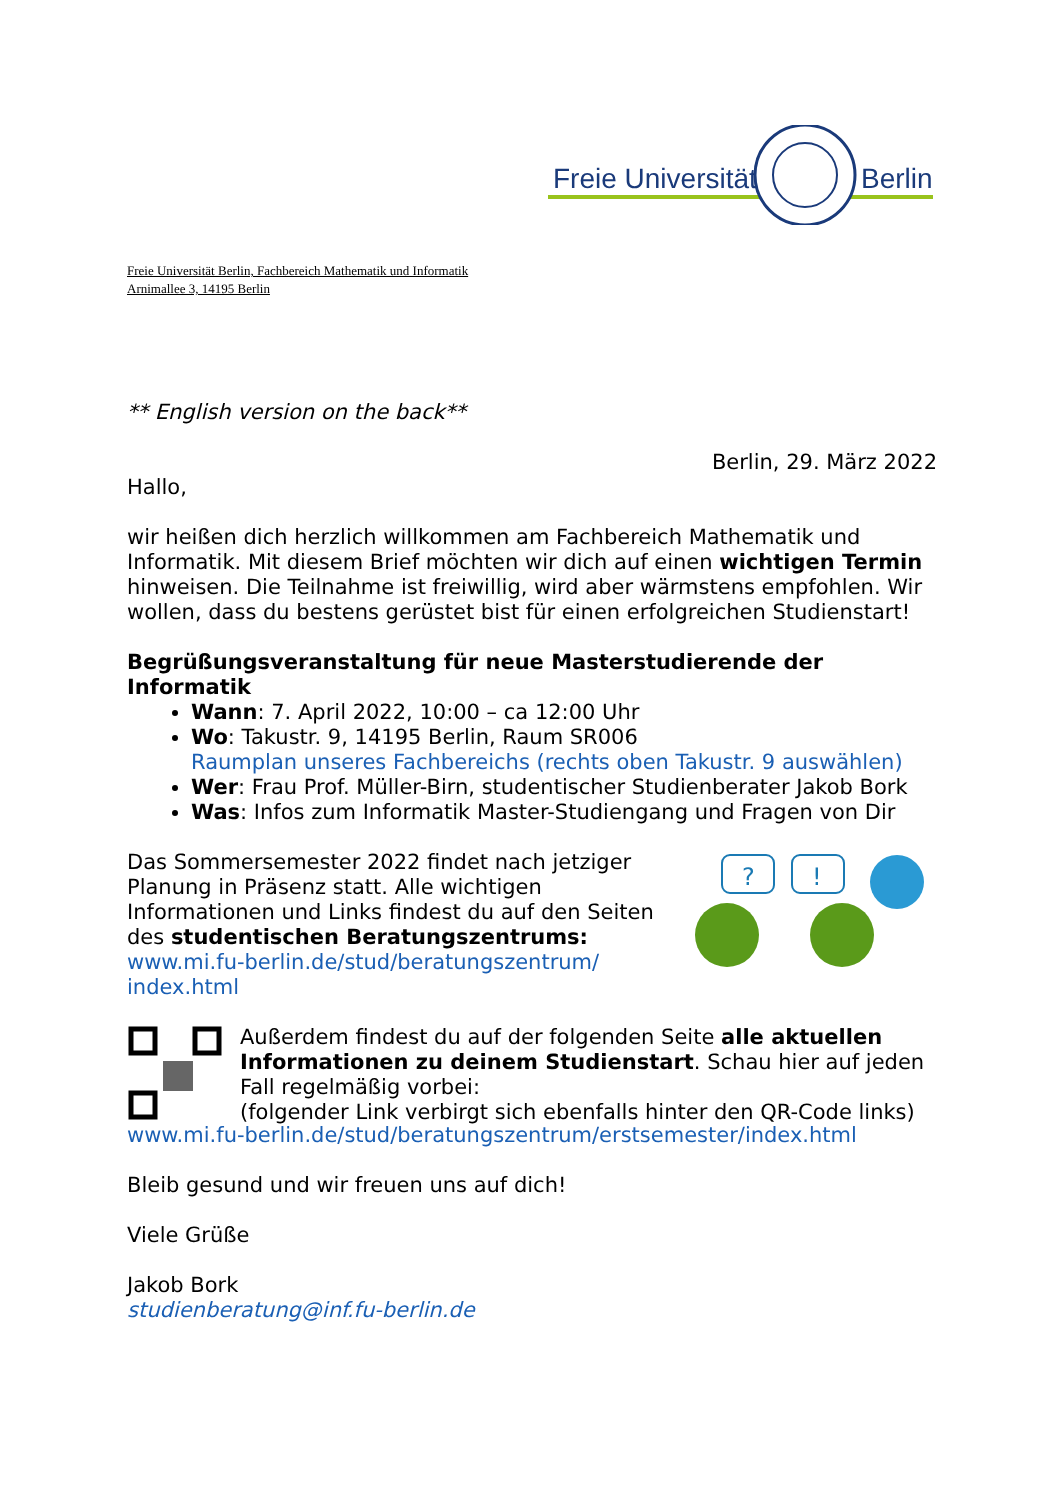Freie Universität
Berlin
Freie Universität Berlin, Fachbereich Mathematik und Informatik
Arnimallee 3, 14195 Berlin
** English version on the back**
Berlin, 29. März 2022
Hallo,
wir heißen dich herzlich willkommen am Fachbereich Mathematik und Informatik. Mit diesem Brief möchten wir dich auf einen wichtigen Termin hinweisen. Die Teilnahme ist freiwillig, wird aber wärmstens empfohlen. Wir wollen, dass du bestens gerüstet bist für einen erfolgreichen Studienstart!
Begrüßungsveranstaltung für neue Masterstudierende der Informatik
Wann: 7. April 2022, 10:00 – ca 12:00 Uhr
Wo: Takustr. 9, 14195 Berlin, Raum SR006
Raumplan unseres Fachbereichs (rechts oben Takustr. 9 auswählen)
Wer: Frau Prof. Müller-Birn, studentischer Studienberater Jakob Bork
Was: Infos zum Informatik Master-Studiengang und Fragen von Dir
Das Sommersemester 2022 findet nach jetziger Planung in Präsenz statt. Alle wichtigen Informationen und Links findest du auf den Seiten des studentischen Beratungszentrums:
www.mi.fu-berlin.de/stud/beratungszentrum/ index.html
?
!
Außerdem findest du auf der folgenden Seite alle aktuellen Informationen zu deinem Studienstart. Schau hier auf jeden Fall regelmäßig vorbei:
(folgender Link verbirgt sich ebenfalls hinter den QR-Code links)
www.mi.fu-berlin.de/stud/beratungszentrum/erstsemester/index.html
Bleib gesund und wir freuen uns auf dich!
Viele Grüße
Jakob Bork
studienberatung@inf.fu-berlin.de